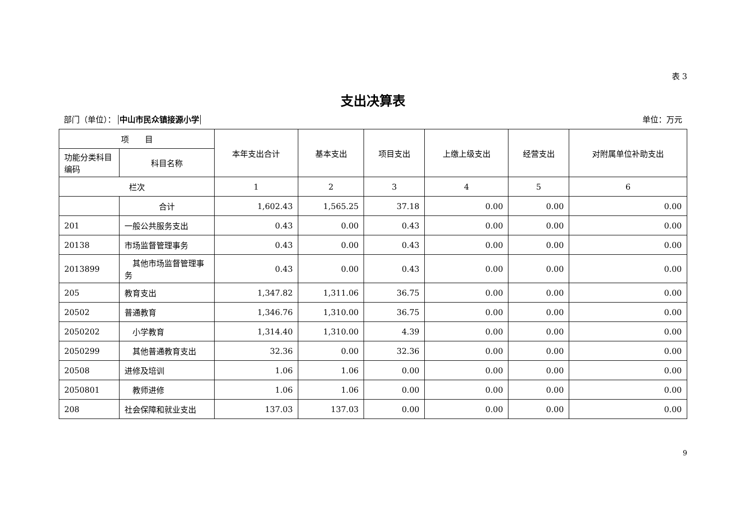表 3
支出决算表
部门（单位）： 中山市民众镇接源小学 单位：万元
| 项 目 | | 本年支出合计 | 基本支出 | 项目支出 | 上缴上级支出 | 经营支出 | 对附属单位补助支出 |
| --- | --- | --- | --- | --- | --- | --- | --- |
| 功能分类科目编码 | 科目名称 | | | | | | |
| 栏次 | | 1 | 2 | 3 | 4 | 5 | 6 |
| | 合计 | 1,602.43 | 1,565.25 | 37.18 | 0.00 | 0.00 | 0.00 |
| 201 | 一般公共服务支出 | 0.43 | 0.00 | 0.43 | 0.00 | 0.00 | 0.00 |
| 20138 | 市场监督管理事务 | 0.43 | 0.00 | 0.43 | 0.00 | 0.00 | 0.00 |
| 2013899 | 其他市场监督管理事务 | 0.43 | 0.00 | 0.43 | 0.00 | 0.00 | 0.00 |
| 205 | 教育支出 | 1,347.82 | 1,311.06 | 36.75 | 0.00 | 0.00 | 0.00 |
| 20502 | 普通教育 | 1,346.76 | 1,310.00 | 36.75 | 0.00 | 0.00 | 0.00 |
| 2050202 | 小学教育 | 1,314.40 | 1,310.00 | 4.39 | 0.00 | 0.00 | 0.00 |
| 2050299 | 其他普通教育支出 | 32.36 | 0.00 | 32.36 | 0.00 | 0.00 | 0.00 |
| 20508 | 进修及培训 | 1.06 | 1.06 | 0.00 | 0.00 | 0.00 | 0.00 |
| 2050801 | 教师进修 | 1.06 | 1.06 | 0.00 | 0.00 | 0.00 | 0.00 |
| 208 | 社会保障和就业支出 | 137.03 | 137.03 | 0.00 | 0.00 | 0.00 | 0.00 |
9